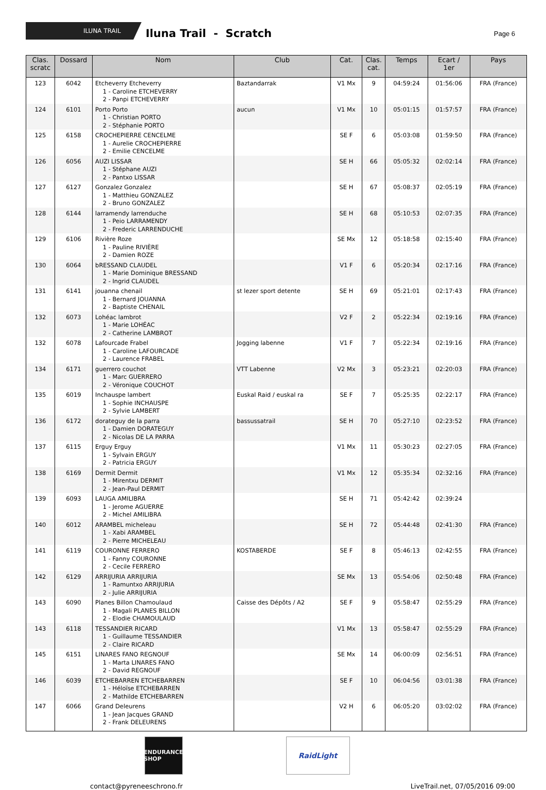ILUNA TRAIL
Iluna Trail - Scratch
Page 6
| Clas. scratc | Dossard | Nom | Club | Cat. | Clas. cat. | Temps | Ecart / 1er | Pays |
| --- | --- | --- | --- | --- | --- | --- | --- | --- |
| 123 | 6042 | Etcheverry Etcheverry 1 - Caroline ETCHEVERRY 2 - Panpi ETCHEVERRY | Baztandarrak | V1 Mx | 9 | 04:59:24 | 01:56:06 | FRA (France) |
| 124 | 6101 | Porto Porto 1 - Christian PORTO 2 - Stéphanie PORTO | aucun | V1 Mx | 10 | 05:01:15 | 01:57:57 | FRA (France) |
| 125 | 6158 | CROCHEPIERRE CENCELME 1 - Aurelie CROCHEPIERRE 2 - Emilie CENCELME | | SE F | 6 | 05:03:08 | 01:59:50 | FRA (France) |
| 126 | 6056 | AUZI LISSAR 1 - Stéphane AUZI 2 - Pantxo LISSAR | | SE H | 66 | 05:05:32 | 02:02:14 | FRA (France) |
| 127 | 6127 | Gonzalez Gonzalez 1 - Matthieu GONZALEZ 2 - Bruno GONZALEZ | | SE H | 67 | 05:08:37 | 02:05:19 | FRA (France) |
| 128 | 6144 | larramendy larrenduche 1 - Peio LARRAMENDY 2 - Frederic LARRENDUCHE | | SE H | 68 | 05:10:53 | 02:07:35 | FRA (France) |
| 129 | 6106 | Rivière Roze 1 - Pauline RIVIÈRE 2 - Damien ROZE | | SE Mx | 12 | 05:18:58 | 02:15:40 | FRA (France) |
| 130 | 6064 | bRESSAND CLAUDEL 1 - Marie Dominique BRESSAND 2 - Ingrid CLAUDEL | | V1 F | 6 | 05:20:34 | 02:17:16 | FRA (France) |
| 131 | 6141 | jouanna chenail 1 - Bernard JOUANNA 2 - Baptiste CHENAIL | st lezer sport detente | SE H | 69 | 05:21:01 | 02:17:43 | FRA (France) |
| 132 | 6073 | Lohéac lambrot 1 - Marie LOHÉAC 2 - Catherine LAMBROT | | V2 F | 2 | 05:22:34 | 02:19:16 | FRA (France) |
| 132 | 6078 | Lafourcade Frabel 1 - Caroline LAFOURCADE 2 - Laurence FRABEL | Jogging labenne | V1 F | 7 | 05:22:34 | 02:19:16 | FRA (France) |
| 134 | 6171 | guerrero couchot 1 - Marc GUERRERO 2 - Véronique COUCHOT | VTT Labenne | V2 Mx | 3 | 05:23:21 | 02:20:03 | FRA (France) |
| 135 | 6019 | Inchauspe lambert 1 - Sophie INCHAUSPE 2 - Sylvie LAMBERT | Euskal Raid / euskal ra | SE F | 7 | 05:25:35 | 02:22:17 | FRA (France) |
| 136 | 6172 | dorateguy de la parra 1 - Damien DORATEGUY 2 - Nicolas DE LA PARRA | bassussatrail | SE H | 70 | 05:27:10 | 02:23:52 | FRA (France) |
| 137 | 6115 | Erguy Erguy 1 - Sylvain ERGUY 2 - Patricia ERGUY | | V1 Mx | 11 | 05:30:23 | 02:27:05 | FRA (France) |
| 138 | 6169 | Dermit Dermit 1 - Mirentxu DERMIT 2 - Jean-Paul DERMIT | | V1 Mx | 12 | 05:35:34 | 02:32:16 | FRA (France) |
| 139 | 6093 | LAUGA AMILIBRA 1 - Jerome AGUERRE 2 - Michel AMILIBRA | | SE H | 71 | 05:42:42 | 02:39:24 | |
| 140 | 6012 | ARAMBEL micheleau 1 - Xabi ARAMBEL 2 - Pierre MICHELEAU | | SE H | 72 | 05:44:48 | 02:41:30 | FRA (France) |
| 141 | 6119 | COURONNE FERRERO 1 - Fanny COURONNE 2 - Cecile FERRERO | KOSTABERDE | SE F | 8 | 05:46:13 | 02:42:55 | FRA (France) |
| 142 | 6129 | ARRIJURIA ARRIJURIA 1 - Ramuntxo ARRIJURIA 2 - Julie ARRIJURIA | | SE Mx | 13 | 05:54:06 | 02:50:48 | FRA (France) |
| 143 | 6090 | Planes Billon Chamoulaud 1 - Magali PLANES BILLON 2 - Elodie CHAMOULAUD | Caisse des Dépôts / A2 | SE F | 9 | 05:58:47 | 02:55:29 | FRA (France) |
| 143 | 6118 | TESSANDIER RICARD 1 - Guillaume TESSANDIER 2 - Claire RICARD | | V1 Mx | 13 | 05:58:47 | 02:55:29 | FRA (France) |
| 145 | 6151 | LINARES FANO REGNOUF 1 - Marta LINARES FANO 2 - David REGNOUF | | SE Mx | 14 | 06:00:09 | 02:56:51 | FRA (France) |
| 146 | 6039 | ETCHEBARREN ETCHEBARREN 1 - Héloïse ETCHEBARREN 2 - Mathilde ETCHEBARREN | | SE F | 10 | 06:04:56 | 03:01:38 | FRA (France) |
| 147 | 6066 | Grand Deleurens 1 - Jean Jacques GRAND 2 - Frank DELEURENS | | V2 H | 6 | 06:05:20 | 03:02:02 | FRA (France) |
ENDURANCE SHOP
RaidLight
contact@pyreneeschrono.fr LiveTrail.net, 07/05/2016 09:00